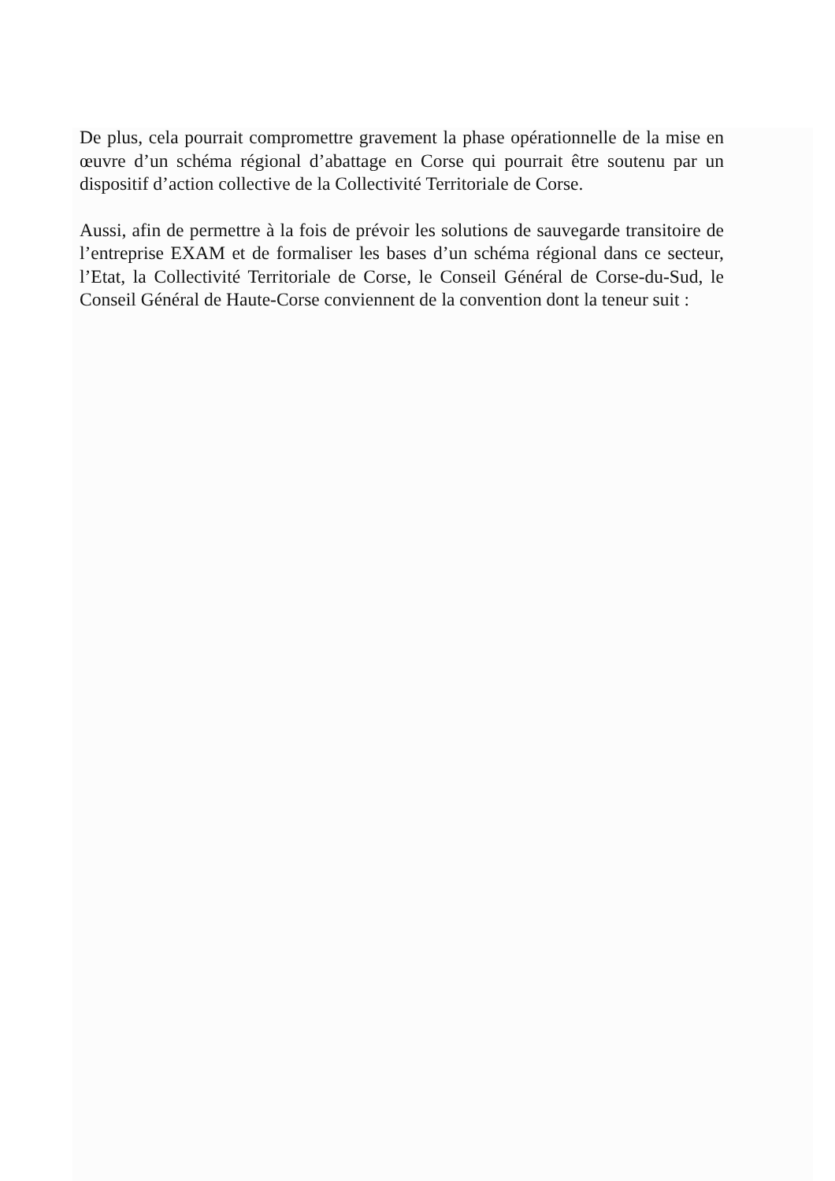De plus, cela pourrait compromettre gravement la phase opérationnelle de la mise en œuvre d’un schéma régional d’abattage en Corse qui pourrait être soutenu par un dispositif d’action collective de la Collectivité Territoriale de Corse.
Aussi, afin de permettre à la fois de prévoir les solutions de sauvegarde transitoire de l’entreprise EXAM et de formaliser les bases d’un schéma régional dans ce secteur, l’Etat, la Collectivité Territoriale de Corse, le Conseil Général de Corse-du-Sud, le Conseil Général de Haute-Corse conviennent de la convention dont la teneur suit :